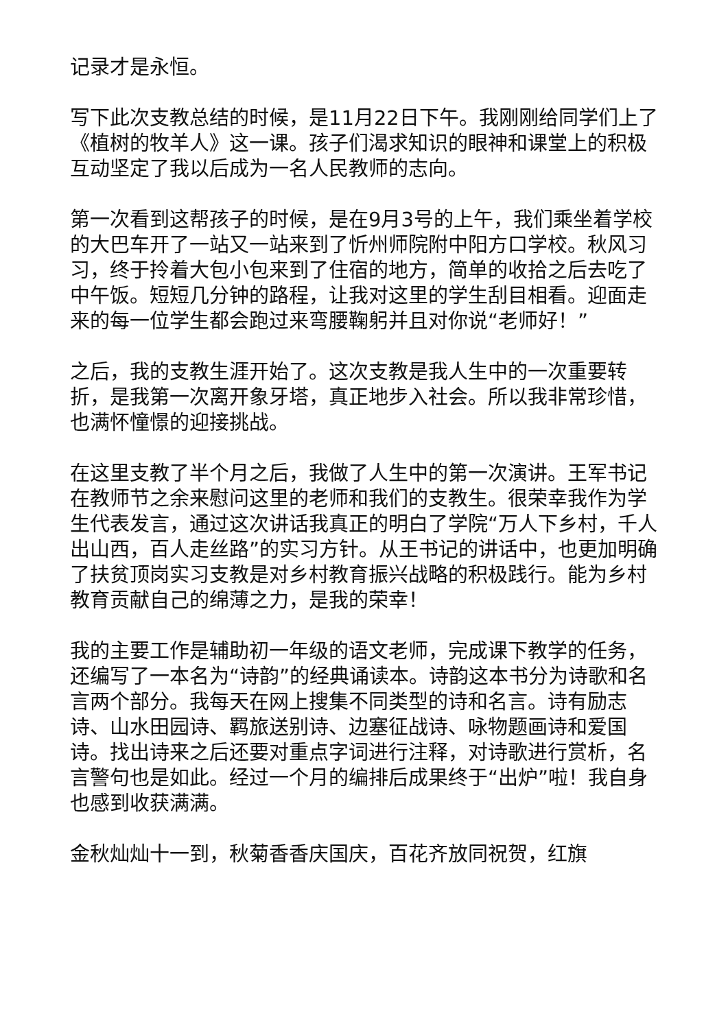记录才是永恒。
写下此次支教总结的时候，是11月22日下午。我刚刚给同学们上了《植树的牧羊人》这一课。孩子们渴求知识的眼神和课堂上的积极互动坚定了我以后成为一名人民教师的志向。
第一次看到这帮孩子的时候，是在9月3号的上午，我们乘坐着学校的大巴车开了一站又一站来到了忻州师院附中阳方口学校。秋风习习，终于拎着大包小包来到了住宿的地方，简单的收拾之后去吃了中午饭。短短几分钟的路程，让我对这里的学生刮目相看。迎面走来的每一位学生都会跑过来弯腰鞠躬并且对你说“老师好！”
之后，我的支教生涯开始了。这次支教是我人生中的一次重要转折，是我第一次离开象牙塔，真正地步入社会。所以我非常珍惜，也满怀憧憬的迎接挑战。
在这里支教了半个月之后，我做了人生中的第一次演讲。王军书记在教师节之余来慰问这里的老师和我们的支教生。很荣幸我作为学生代表发言，通过这次讲话我真正的明白了学院“万人下乡村，千人出山西，百人走丝路”的实习方针。从王书记的讲话中，也更加明确了扶贫顶岗实习支教是对乡村教育振兴战略的积极践行。能为乡村教育贡献自己的绵薄之力，是我的荣幸！
我的主要工作是辅助初一年级的语文老师，完成课下教学的任务，还编写了一本名为“诗韵”的经典诵读本。诗韵这本书分为诗歌和名言两个部分。我每天在网上搜集不同类型的诗和名言。诗有励志诗、山水田园诗、羁旅送别诗、边塞征战诗、咏物题画诗和爱国诗。找出诗来之后还要对重点字词进行注释，对诗歌进行赏析，名言警句也是如此。经过一个月的编排后成果终于“出炉”啦！我自身也感到收获满满。
金秋灿灿十一到，秋菊香香庆国庆，百花齐放同祝贺，红旗